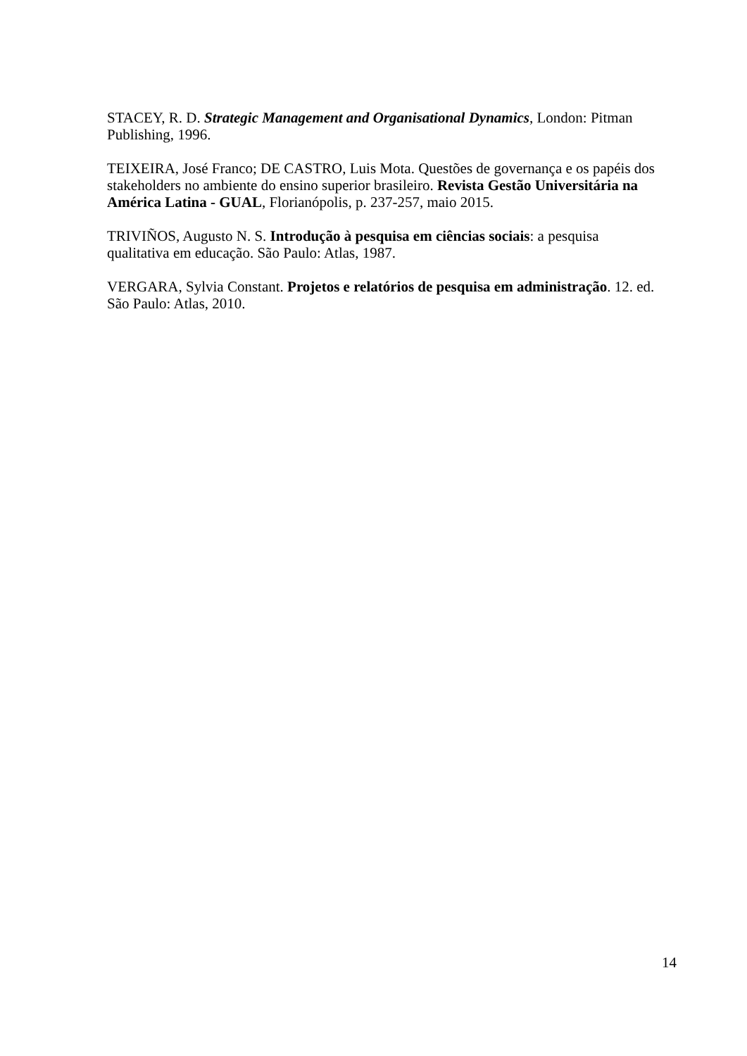STACEY, R. D. Strategic Management and Organisational Dynamics, London: Pitman Publishing, 1996.
TEIXEIRA, José Franco; DE CASTRO, Luis Mota. Questões de governança e os papéis dos stakeholders no ambiente do ensino superior brasileiro. Revista Gestão Universitária na América Latina - GUAL, Florianópolis, p. 237-257, maio 2015.
TRIVIÑOS, Augusto N. S. Introdução à pesquisa em ciências sociais: a pesquisa qualitativa em educação. São Paulo: Atlas, 1987.
VERGARA, Sylvia Constant. Projetos e relatórios de pesquisa em administração. 12. ed. São Paulo: Atlas, 2010.
14